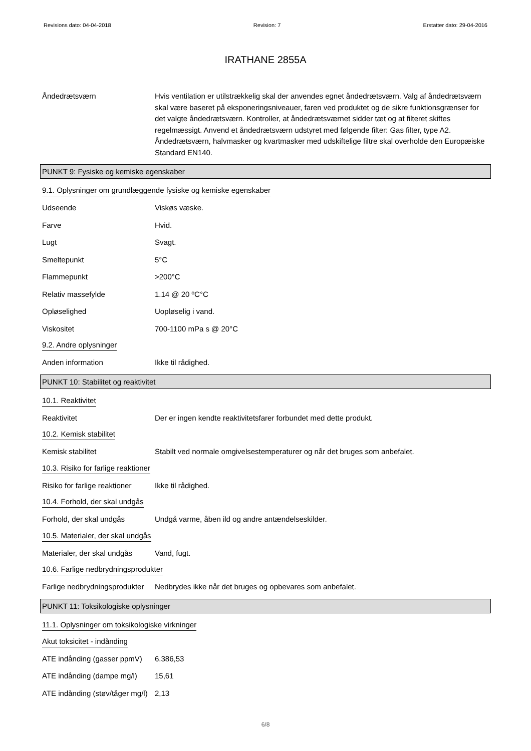Revisions dato: 04-04-2018 Revision: 7 Erstatter dato: 29-04-2016
IRATHANE 2855A
Åndedrætsværn Hvis ventilation er utilstrækkelig skal der anvendes egnet åndedrætsværn. Valg af åndedrætsværn skal være baseret på eksponeringsniveauer, faren ved produktet og de sikre funktionsgrænser for det valgte åndedrætsværn. Kontroller, at åndedrætsværnet sidder tæt og at filteret skiftes regelmæssigt. Anvend et åndedrætsværn udstyret med følgende filter: Gas filter, type A2. Åndedrætsværn, halvmasker og kvartmasker med udskiftelige filtre skal overholde den Europæiske Standard EN140.
PUNKT 9: Fysiske og kemiske egenskaber
9.1. Oplysninger om grundlæggende fysiske og kemiske egenskaber
Udseende Viskøs væske.
Farve Hvid.
Lugt Svagt.
Smeltepunkt 5°C
Flammepunkt >200°C
Relativ massefylde 1.14 @ 20 ºC°C
Opløselighed Uopløselig i vand.
Viskositet 700-1100 mPa s @ 20°C
9.2. Andre oplysninger
Anden information Ikke til rådighed.
PUNKT 10: Stabilitet og reaktivitet
10.1. Reaktivitet
Reaktivitet Der er ingen kendte reaktivitetsfarer forbundet med dette produkt.
10.2. Kemisk stabilitet
Kemisk stabilitet Stabilt ved normale omgivelsestemperaturer og når det bruges som anbefalet.
10.3. Risiko for farlige reaktioner
Risiko for farlige reaktioner
Ikke til rådighed.
10.4. Forhold, der skal undgås
Forhold, der skal undgås Undgå varme, åben ild og andre antændelseskilder.
10.5. Materialer, der skal undgås
Materialer, der skal undgås
Vand, fugt.
10.6. Farlige nedbrydningsprodukter
Farlige nedbrydningsprodukter
Nedbrydes ikke når det bruges og opbevares som anbefalet.
PUNKT 11: Toksikologiske oplysninger
11.1. Oplysninger om toksikologiske virkninger
Akut toksicitet - indånding
ATE indånding (gasser ppmV)
6.386,53
ATE indånding (dampe mg/l)
15,61
ATE indånding (støv/tåger mg/l)
2,13
6/8